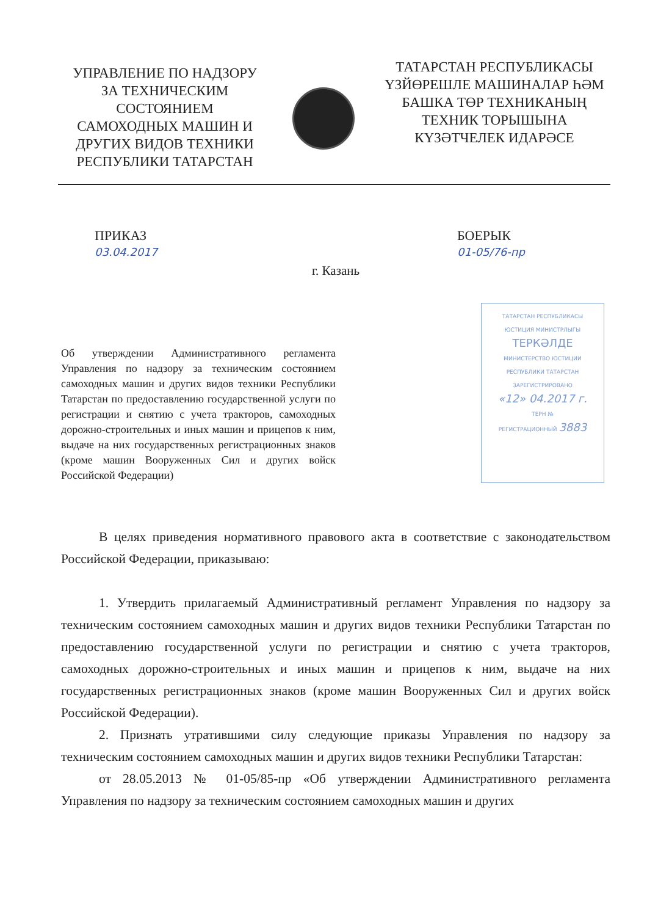УПРАВЛЕНИЕ ПО НАДЗОРУ
ЗА ТЕХНИЧЕСКИМ
СОСТОЯНИЕМ
САМОХОДНЫХ МАШИН И
ДРУГИХ ВИДОВ ТЕХНИКИ
РЕСПУБЛИКИ ТАТАРСТАН
ТАТАРСТАН РЕСПУБЛИКАСЫ
ҮЗЙӨРЕШЛЕ МАШИНАЛАР ҺӘМ
БАШКА ТӨР ТЕХНИКАНЫҢ
ТЕХНИК ТОРЫШЫНА
КҮЗӘТЧЕЛЕК ИДАРӘСЕ
ПРИКАЗ
03.04.2017
БОЕРЫК
01-05/76-пр
г. Казань
Об утверждении Административного регламента Управления по надзору за техническим состоянием самоходных машин и других видов техники Республики Татарстан по предоставлению государственной услуги по регистрации и снятию с учета тракторов, самоходных дорожно-строительных и иных машин и прицепов к ним, выдаче на них государственных регистрационных знаков (кроме машин Вооруженных Сил и других войск Российской Федерации)
ТАТАРСТАН РЕСПУБЛИКАСЫ
ЮСТИЦИЯ МИНИСТРЛЫГЫ
ТЕРКӘЛДЕ
МИНИСТЕРСТВО ЮСТИЦИИ
РЕСПУБЛИКИ ТАТАРСТАН
ЗАРЕГИСТРИРОВАНО
«12» 04.2017 г.
ТЕРН №
РЕГИСТРАЦИОННЫЙ 3883
В целях приведения нормативного правового акта в соответствие с законодательством Российской Федерации, приказываю:
1. Утвердить прилагаемый Административный регламент Управления по надзору за техническим состоянием самоходных машин и других видов техники Республики Татарстан по предоставлению государственной услуги по регистрации и снятию с учета тракторов, самоходных дорожно-строительных и иных машин и прицепов к ним, выдаче на них государственных регистрационных знаков (кроме машин Вооруженных Сил и других войск Российской Федерации).
2. Признать утратившими силу следующие приказы Управления по надзору за техническим состоянием самоходных машин и других видов техники Республики Татарстан:
от 28.05.2013 № 01-05/85-пр «Об утверждении Административного регламента Управления по надзору за техническим состоянием самоходных машин и других